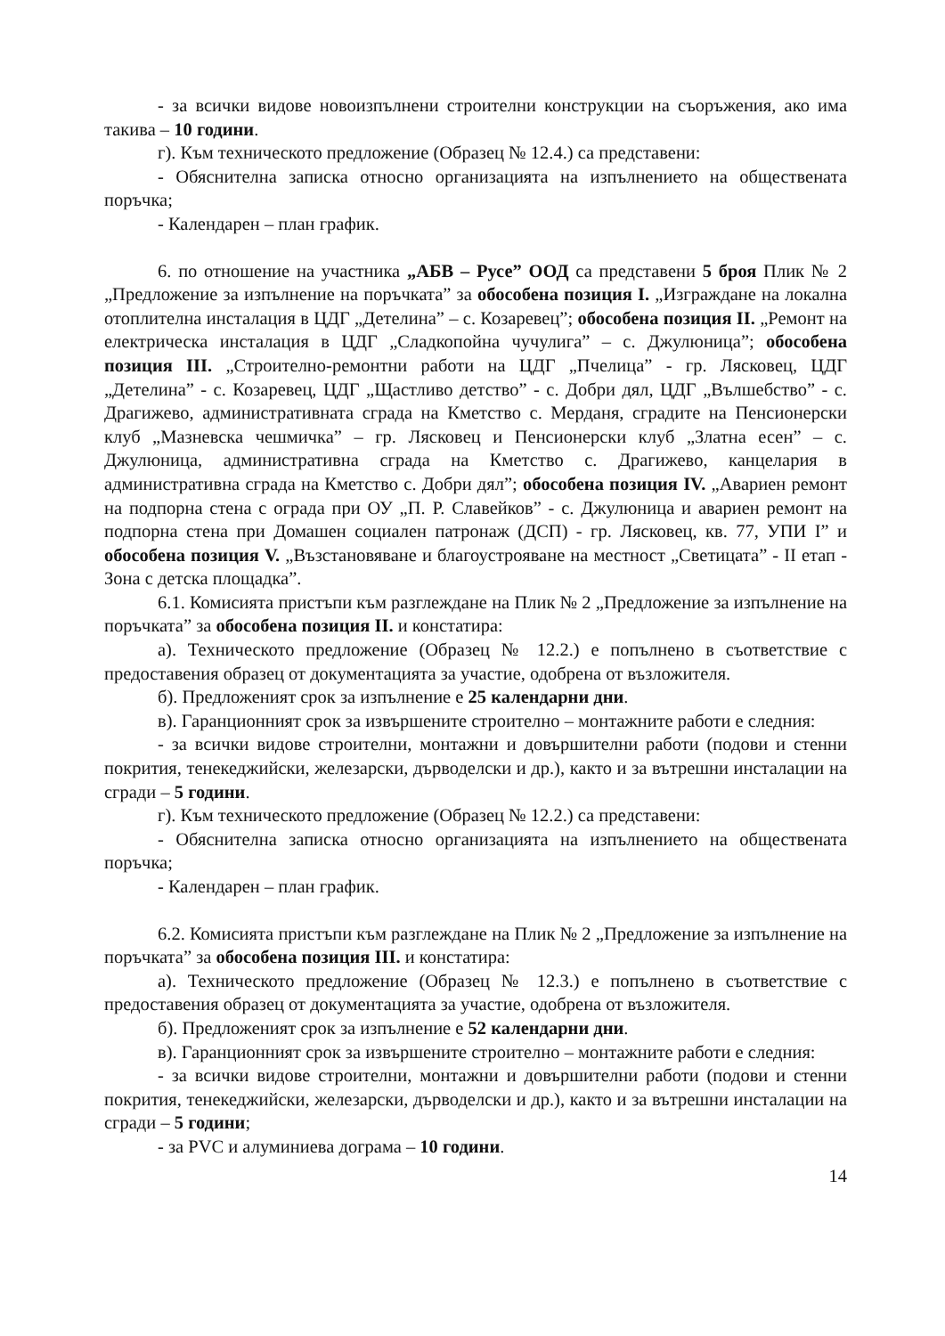- за всички видове новоизпълнени строителни конструкции на съоръжения, ако има такива – 10 години.
г). Към техническото предложение (Образец № 12.4.) са представени:
- Обяснителна записка относно организацията на изпълнението на обществената поръчка;
- Календарен – план график.
6. по отношение на участника „АБВ – Русе” ООД са представени 5 броя Плик № 2 „Предложение за изпълнение на поръчката” за обособена позиция I. „Изграждане на локална отоплителна инсталация в ЦДГ „Детелина” – с. Козаревец”; обособена позиция II. „Ремонт на електрическа инсталация в ЦДГ „Сладкопойна чучулига” – с. Джулюница”; обособена позиция III. „Строително-ремонтни работи на ЦДГ „Пчелица” - гр. Лясковец, ЦДГ „Детелина” - с. Козаревец, ЦДГ „Щастливо детство” - с. Добри дял, ЦДГ „Вълшебство” - с. Драгижево, административната сграда на Кметство с. Мерданя, сградите на Пенсионерски клуб „Мазневска чешмичка” – гр. Лясковец и Пенсионерски клуб „Златна есен” – с. Джулюница, административна сграда на Кметство с. Драгижево, канцелария в административна сграда на Кметство с. Добри дял”; обособена позиция IV. „Авариен ремонт на подпорна стена с ограда при ОУ „П. Р. Славейков” - с. Джулюница и авариен ремонт на подпорна стена при Домашен социален патронаж (ДСП) - гр. Лясковец, кв. 77, УПИ I” и обособена позиция V. „Възстановяване и благоустрояване на местност „Светицата” - II етап - Зона с детска площадка”.
6.1. Комисията пристъпи към разглеждане на Плик № 2 „Предложение за изпълнение на поръчката” за обособена позиция II. и констатира:
а). Техническото предложение (Образец № 12.2.) е попълнено в съответствие с предоставения образец от документацията за участие, одобрена от възложителя.
б). Предложеният срок за изпълнение е 25 календарни дни.
в). Гаранционният срок за извършените строително – монтажните работи е следния:
- за всички видове строителни, монтажни и довършителни работи (подови и стенни покрития, тенекеджийски, железарски, дърводелски и др.), както и за вътрешни инсталации на сгради – 5 години.
г). Към техническото предложение (Образец № 12.2.) са представени:
- Обяснителна записка относно организацията на изпълнението на обществената поръчка;
- Календарен – план график.
6.2. Комисията пристъпи към разглеждане на Плик № 2 „Предложение за изпълнение на поръчката” за обособена позиция III. и констатира:
а). Техническото предложение (Образец № 12.3.) е попълнено в съответствие с предоставения образец от документацията за участие, одобрена от възложителя.
б). Предложеният срок за изпълнение е 52 календарни дни.
в). Гаранционният срок за извършените строително – монтажните работи е следния:
- за всички видове строителни, монтажни и довършителни работи (подови и стенни покрития, тенекеджийски, железарски, дърводелски и др.), както и за вътрешни инсталации на сгради – 5 години;
- за PVC и алуминиева дограма – 10 години.
14